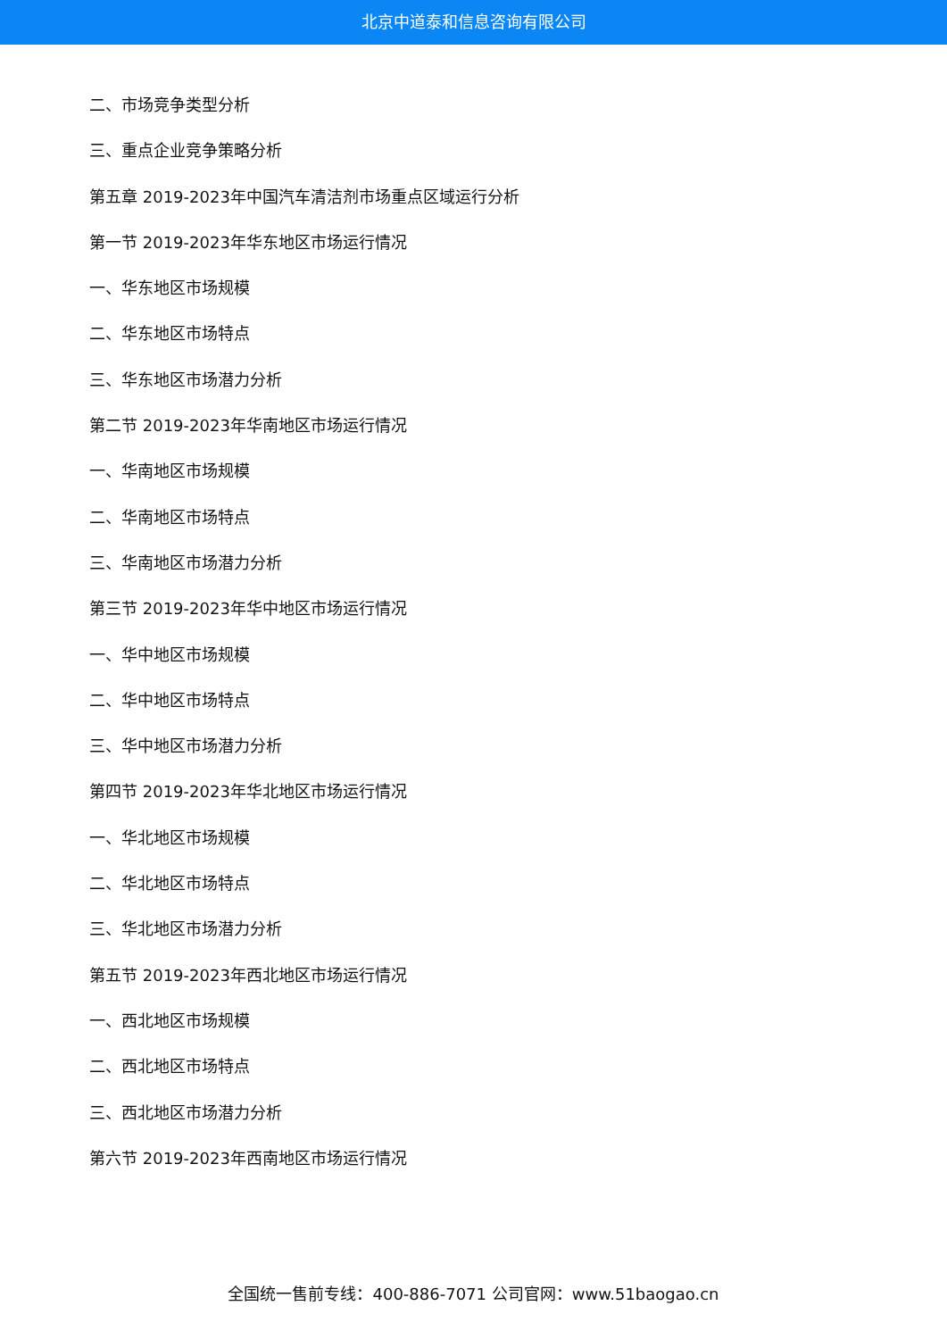北京中道泰和信息咨询有限公司
二、市场竞争类型分析
三、重点企业竞争策略分析
第五章 2019-2023年中国汽车清洁剂市场重点区域运行分析
第一节 2019-2023年华东地区市场运行情况
一、华东地区市场规模
二、华东地区市场特点
三、华东地区市场潜力分析
第二节 2019-2023年华南地区市场运行情况
一、华南地区市场规模
二、华南地区市场特点
三、华南地区市场潜力分析
第三节 2019-2023年华中地区市场运行情况
一、华中地区市场规模
二、华中地区市场特点
三、华中地区市场潜力分析
第四节 2019-2023年华北地区市场运行情况
一、华北地区市场规模
二、华北地区市场特点
三、华北地区市场潜力分析
第五节 2019-2023年西北地区市场运行情况
一、西北地区市场规模
二、西北地区市场特点
三、西北地区市场潜力分析
第六节 2019-2023年西南地区市场运行情况
全国统一售前专线：400-886-7071 公司官网：www.51baogao.cn